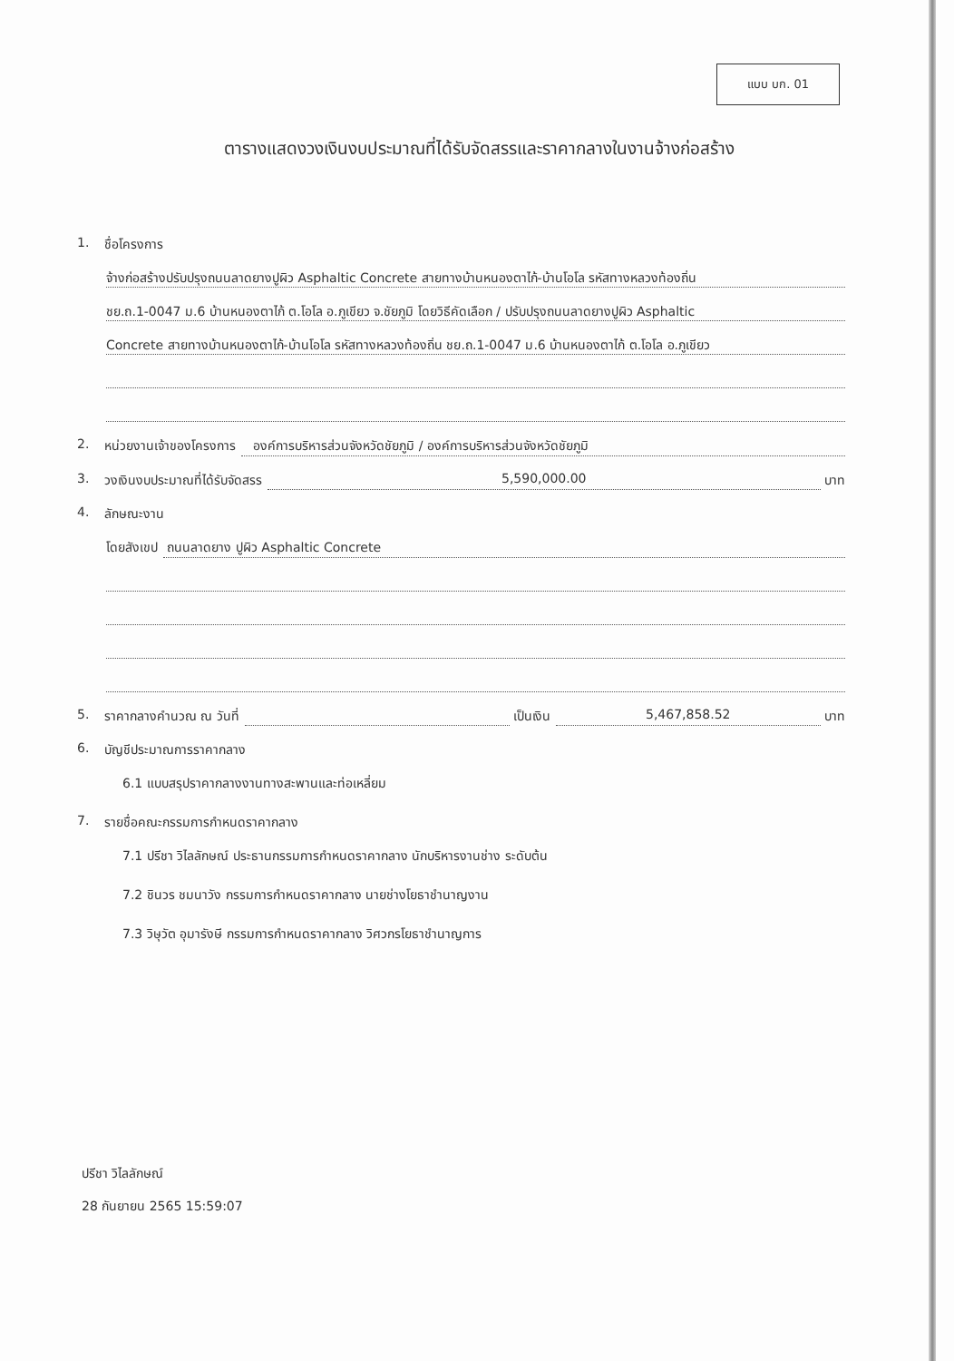แบบ บก. 01
ตารางแสดงวงเงินงบประมาณที่ได้รับจัดสรรและราคากลางในงานจ้างก่อสร้าง
1. ชื่อโครงการ
จ้างก่อสร้างปรับปรุงถนนลาดยางปูผิว Asphaltic Concrete สายทางบ้านหนองตาไก้-บ้านโอโล รหัสทางหลวงท้องถิ่น
ชย.ถ.1-0047 ม.6 บ้านหนองตาไก้ ต.โอโล อ.ภูเขียว จ.ชัยภูมิ โดยวิธีคัดเลือก / ปรับปรุงถนนลาดยางปูผิว Asphaltic
Concrete สายทางบ้านหนองตาไก้-บ้านโอโล รหัสทางหลวงท้องถิ่น ชย.ถ.1-0047 ม.6 บ้านหนองตาไก้ ต.โอโล อ.ภูเขียว
2. หน่วยงานเจ้าของโครงการ องค์การบริหารส่วนจังหวัดชัยภูมิ / องค์การบริหารส่วนจังหวัดชัยภูมิ
3. วงเงินงบประมาณที่ได้รับจัดสรร 5,590,000.00 บาท
4. ลักษณะงาน
โดยสังเขป ถนนลาดยาง ปูผิว Asphaltic Concrete
5. ราคากลางคำนวณ ณ วันที่ เป็นเงิน 5,467,858.52 บาท
6. บัญชีประมาณการราคากลาง
6.1 แบบสรุปราคากลางงานทางสะพานและท่อเหลี่ยม
7. รายชื่อคณะกรรมการกำหนดราคากลาง
7.1 ปรีชา วิไลลักษณ์ ประธานกรรมการกำหนดราคากลาง นักบริหารงานช่าง ระดับต้น
7.2 ชินวร ชมนาวัง กรรมการกำหนดราคากลาง นายช่างโยธาชำนาญงาน
7.3 วิษุวัต อุมารังษี กรรมการกำหนดราคากลาง วิศวกรโยธาชำนาญการ
ปรีชา วิไลลักษณ์
28 กันยายน 2565 15:59:07